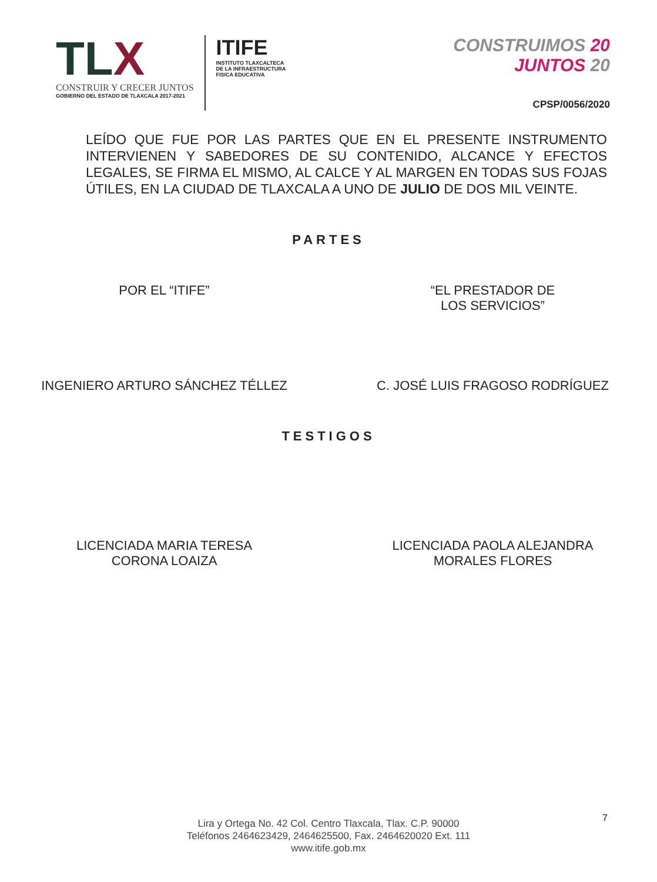TLX
CONSTRUIR Y CRECER JUNTOS
GOBIERNO DEL ESTADO DE TLAXCALA 2017-2021
ITIFE
INSTITUTO TLAXCALTECA
DE LA INFRAESTRUCTURA
FISICA EDUCATIVA
CONSTRUIMOS 20
JUNTOS 20
CPSP/0056/2020
LEÍDO QUE FUE POR LAS PARTES QUE EN EL PRESENTE INSTRUMENTO INTERVIENEN Y SABEDORES DE SU CONTENIDO, ALCANCE Y EFECTOS LEGALES, SE FIRMA EL MISMO, AL CALCE Y AL MARGEN EN TODAS SUS FOJAS ÚTILES, EN LA CIUDAD DE TLAXCALA A UNO DE JULIO DE DOS MIL VEINTE.
PARTES
POR EL “ITIFE” “EL PRESTADOR DE
LOS SERVICIOS”
INGENIERO ARTURO SÁNCHEZ TÉLLEZ
C. JOSÉ LUIS FRAGOSO RODRÍGUEZ
TESTIGOS
LICENCIADA MARIA TERESA
CORONA LOAIZA
LICENCIADA PAOLA ALEJANDRA
MORALES FLORES
7
Lira y Ortega No. 42 Col. Centro Tlaxcala, Tlax. C.P. 90000
Teléfonos 2464623429, 2464625500, Fax. 2464620020 Ext. 111
www.itife.gob.mx